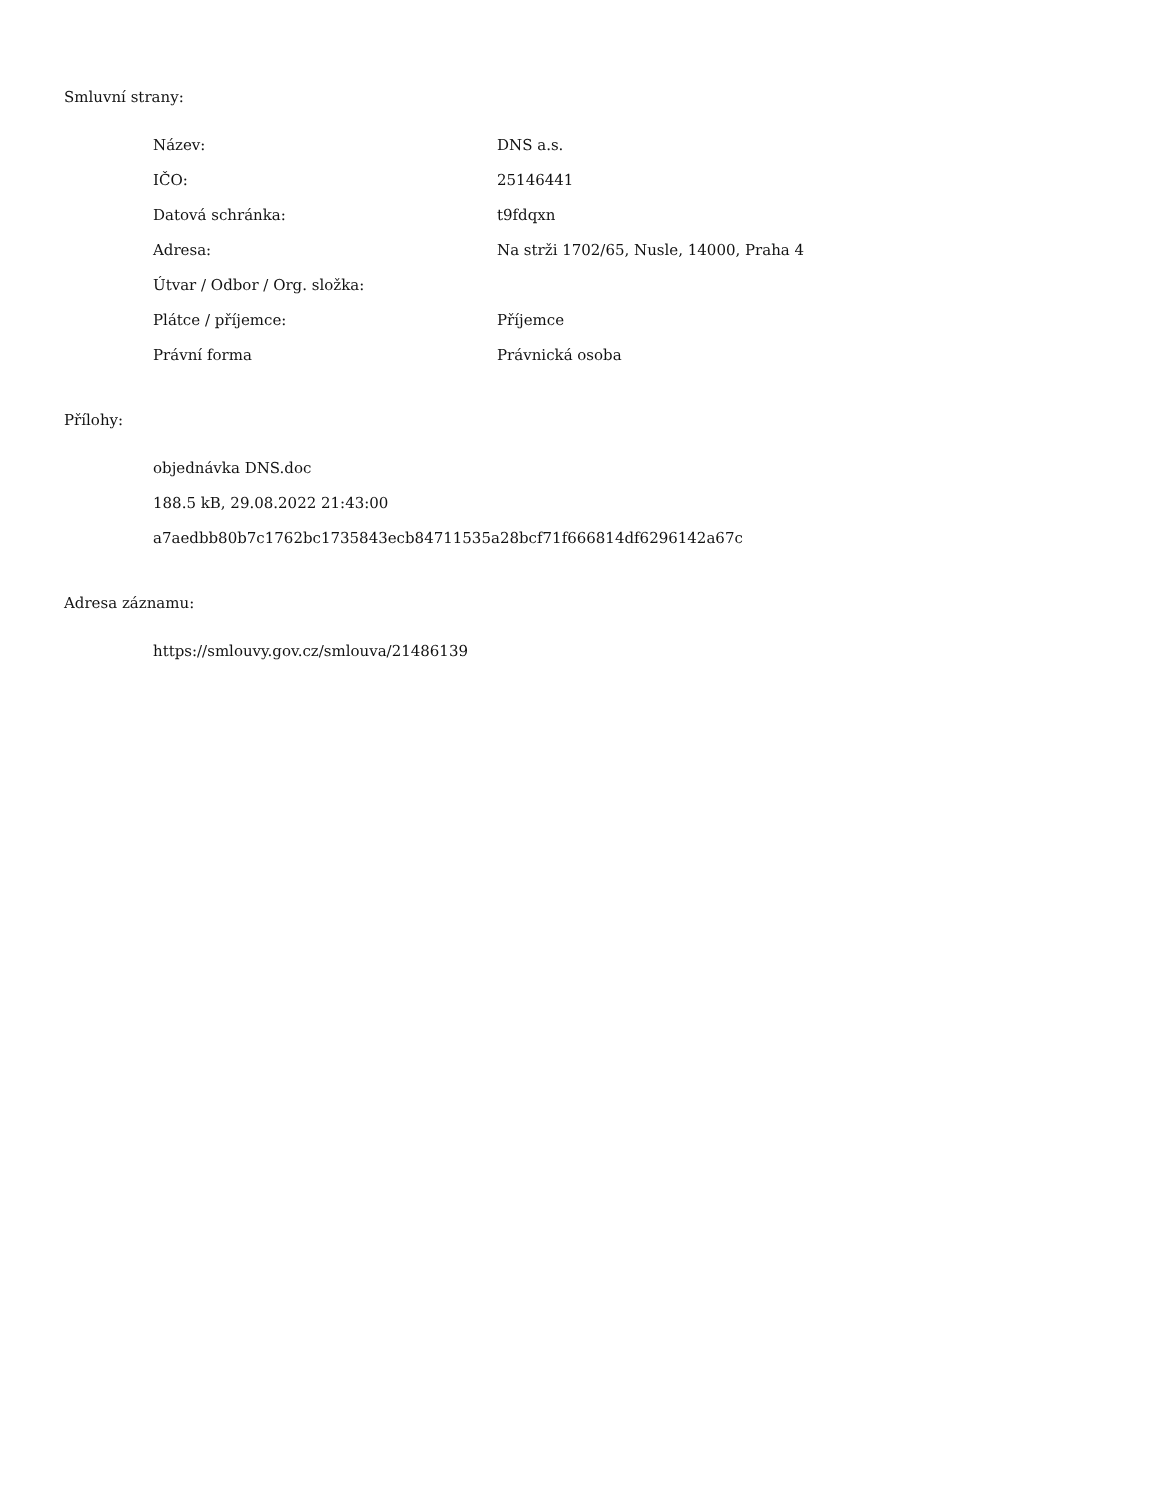Smluvní strany:
| Název: | DNS a.s. |
| IČO: | 25146441 |
| Datová schránka: | t9fdqxn |
| Adresa: | Na strži 1702/65, Nusle, 14000, Praha 4 |
| Útvar / Odbor / Org. složka: | |
| Plátce / příjemce: | Příjemce |
| Právní forma | Právnická osoba |
Přílohy:
objednávka DNS.doc
188.5 kB, 29.08.2022 21:43:00
a7aedbb80b7c1762bc1735843ecb84711535a28bcf71f666814df6296142a67c
Adresa záznamu:
https://smlouvy.gov.cz/smlouva/21486139